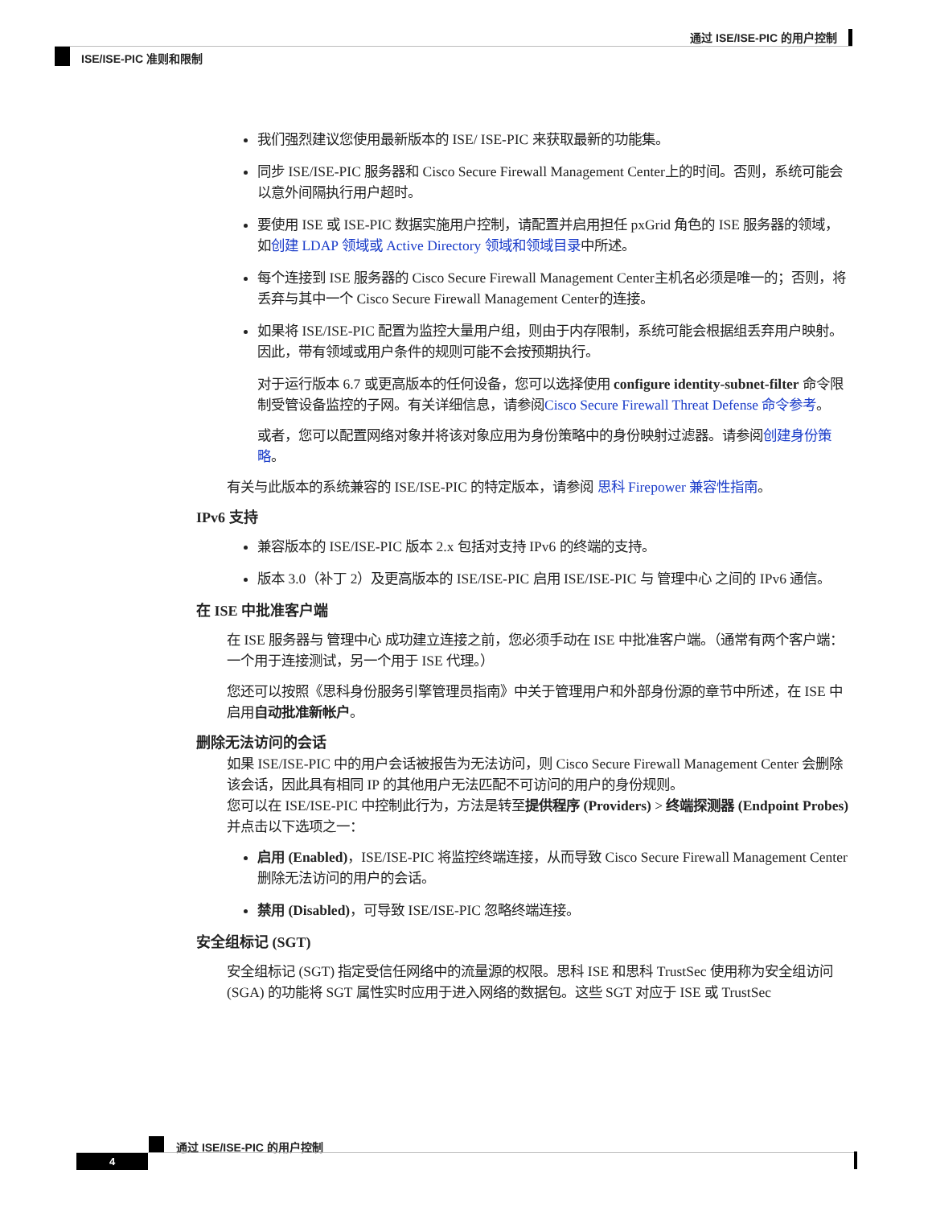通过 ISE/ISE-PIC 的用户控制
ISE/ISE-PIC 准则和限制
我们强烈建议您使用最新版本的 ISE/ ISE-PIC 来获取最新的功能集。
同步 ISE/ISE-PIC 服务器和 Cisco Secure Firewall Management Center上的时间。否则，系统可能会以意外间隔执行用户超时。
要使用 ISE 或 ISE-PIC 数据实施用户控制，请配置并启用担任 pxGrid 角色的 ISE 服务器的领域，如创建 LDAP 领域或 Active Directory 领域和领域目录中所述。
每个连接到 ISE 服务器的 Cisco Secure Firewall Management Center主机名必须是唯一的；否则，将丢弃与其中一个 Cisco Secure Firewall Management Center的连接。
如果将 ISE/ISE-PIC 配置为监控大量用户组，则由于内存限制，系统可能会根据组丢弃用户映射。因此，带有领域或用户条件的规则可能不会按预期执行。
对于运行版本 6.7 或更高版本的任何设备，您可以选择使用 configure identity-subnet-filter 命令限制受管设备监控的子网。有关详细信息，请参阅Cisco Secure Firewall Threat Defense 命令参考。
或者，您可以配置网络对象并将该对象应用为身份策略中的身份映射过滤器。请参阅创建身份策略。
有关与此版本的系统兼容的 ISE/ISE-PIC 的特定版本，请参阅 思科 Firepower 兼容性指南。
IPv6 支持
兼容版本的 ISE/ISE-PIC 版本 2.x 包括对支持 IPv6 的终端的支持。
版本 3.0（补丁 2）及更高版本的 ISE/ISE-PIC 启用 ISE/ISE-PIC 与 管理中心 之间的 IPv6 通信。
在 ISE 中批准客户端
在 ISE 服务器与 管理中心 成功建立连接之前，您必须手动在 ISE 中批准客户端。（通常有两个客户端：一个用于连接测试，另一个用于 ISE 代理。）
您还可以按照《思科身份服务引擎管理员指南》中关于管理用户和外部身份源的章节中所述，在 ISE 中启用自动批准新帐户。
删除无法访问的会话
如果 ISE/ISE-PIC 中的用户会话被报告为无法访问，则 Cisco Secure Firewall Management Center 会删除该会话，因此具有相同 IP 的其他用户无法匹配不可访问的用户的身份规则。
您可以在 ISE/ISE-PIC 中控制此行为，方法是转至提供程序 (Providers) > 终端探测器 (Endpoint Probes) 并点击以下选项之一：
启用 (Enabled)，ISE/ISE-PIC 将监控终端连接，从而导致 Cisco Secure Firewall Management Center 删除无法访问的用户的会话。
禁用 (Disabled)，可导致 ISE/ISE-PIC 忽略终端连接。
安全组标记 (SGT)
安全组标记 (SGT) 指定受信任网络中的流量源的权限。思科 ISE 和思科 TrustSec 使用称为安全组访问 (SGA) 的功能将 SGT 属性实时应用于进入网络的数据包。这些 SGT 对应于 ISE 或 TrustSec
通过 ISE/ISE-PIC 的用户控制
4